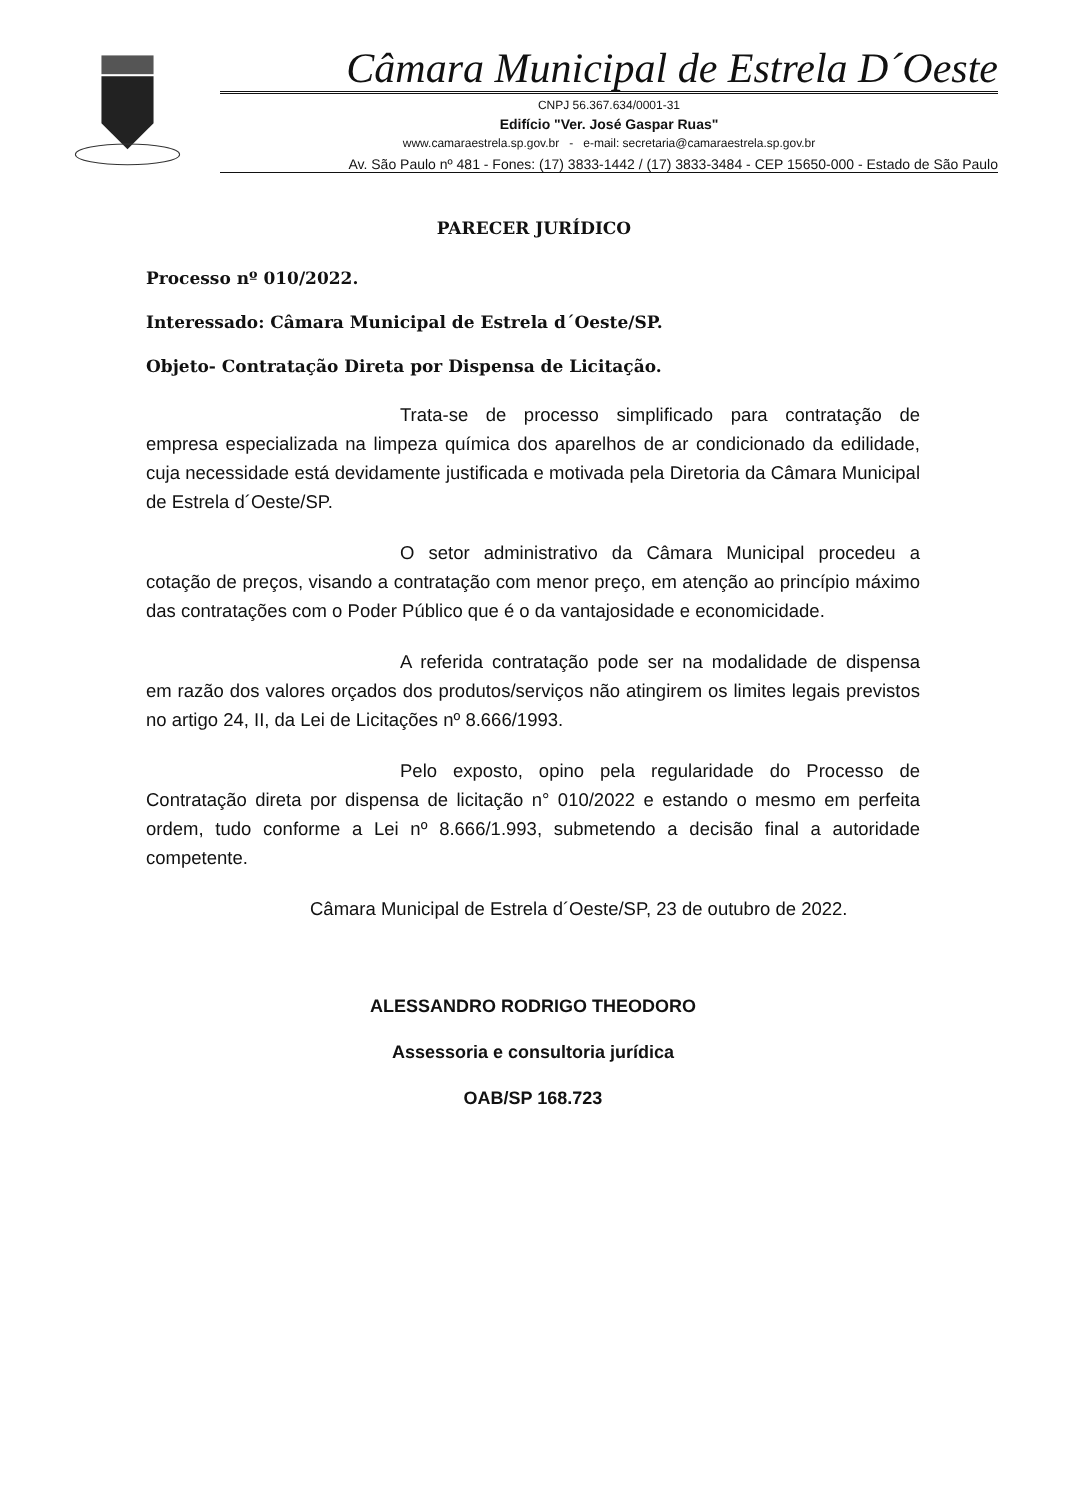Câmara Municipal de Estrela D´Oeste
CNPJ 56.367.634/0001-31
Edifício "Ver. José Gaspar Ruas"
www.camaraestrela.sp.gov.br - e-mail: secretaria@camaraestrela.sp.gov.br
Av. São Paulo nº 481 - Fones: (17) 3833-1442 / (17) 3833-3484 - CEP 15650-000 - Estado de São Paulo
PARECER JURÍDICO
Processo nº 010/2022.
Interessado: Câmara Municipal de Estrela d´Oeste/SP.
Objeto- Contratação Direta por Dispensa de Licitação.
Trata-se de processo simplificado para contratação de empresa especializada na limpeza química dos aparelhos de ar condicionado da edilidade, cuja necessidade está devidamente justificada e motivada pela Diretoria da Câmara Municipal de Estrela d´Oeste/SP.
O setor administrativo da Câmara Municipal procedeu a cotação de preços, visando a contratação com menor preço, em atenção ao princípio máximo das contratações com o Poder Público que é o da vantajosidade e economicidade.
A referida contratação pode ser na modalidade de dispensa em razão dos valores orçados dos produtos/serviços não atingirem os limites legais previstos no artigo 24, II, da Lei de Licitações nº 8.666/1993.
Pelo exposto, opino pela regularidade do Processo de Contratação direta por dispensa de licitação n° 010/2022 e estando o mesmo em perfeita ordem, tudo conforme a Lei nº 8.666/1.993, submetendo a decisão final a autoridade competente.
Câmara Municipal de Estrela d´Oeste/SP, 23 de outubro de 2022.
ALESSANDRO RODRIGO THEODORO
Assessoria e consultoria jurídica
OAB/SP 168.723